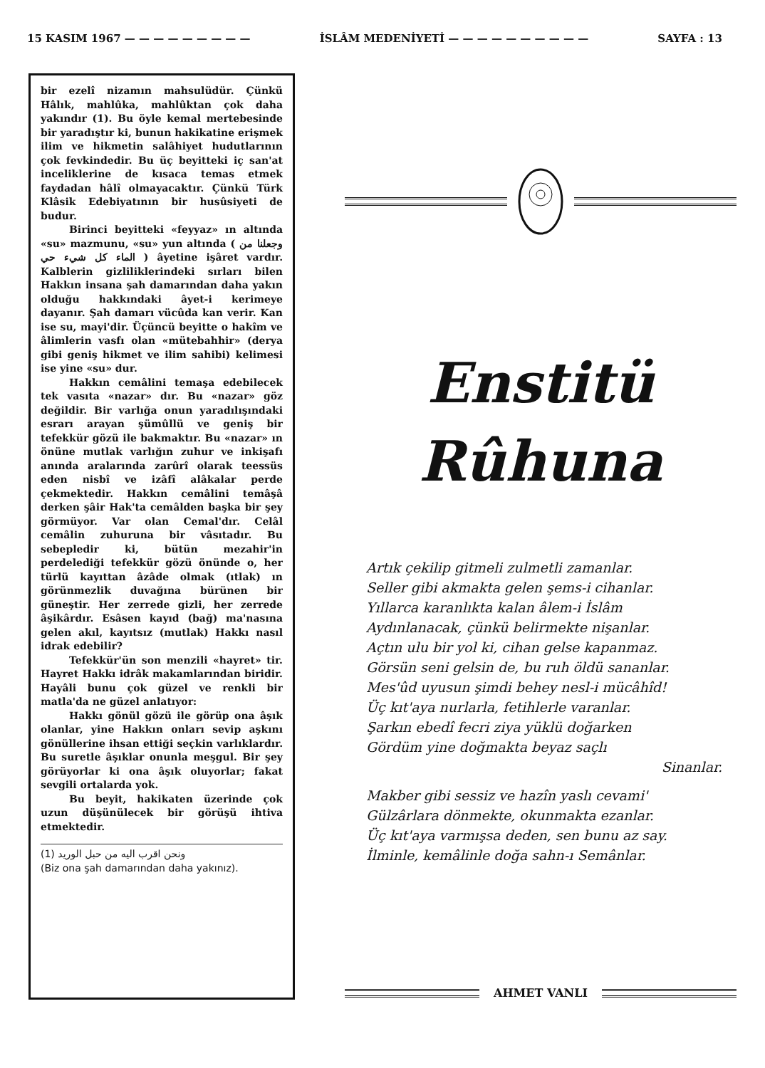15 KASIM 1967 — — — — — — — — — İSLÂM MEDENİYETİ — — — — — — — — — — SAYFA : 13
bir ezelî nizamın mahsulüdür. Çünkü Hâlık, mahlûka, mahlûktan çok daha yakındır (1). Bu öyle kemal mertebesinde bir yaradıştır ki, bunun hakikatine erişmek ilim ve hikmetin salâhiyet hudutlarının çok fevkindedir. Bu üç beyitteki iç san'at inceliklerine de kısaca temas etmek faydadan hâlî olmayacaktır. Çünkü Türk Klâsik Edebiyatının bir husûsiyeti de budur.
Birinci beyitteki «feyyaz» ın altında «su» mazmunu, «su» yun altında ( وجعلنا من الماء كل شيء حي ) âyetine işâret vardır. Kalblerin gizliliklerindeki sırları bilen Hakkın insana şah damarından daha yakın olduğu hakkındaki âyet-i kerimeye dayanır. Şah damarı vücûda kan verir. Kan ise su, mayi'dir. Üçüncü beyitte o hakîm ve âlimlerin vasfı olan «mütebahhir» (derya gibi geniş hikmet ve ilim sahibi) kelimesi ise yine «su» dur.
Hakkın cemâlini temaşa edebilecek tek vasıta «nazar» dır. Bu «nazar» göz değildir. Bir varlığa onun yaradılışındaki esrarı arayan şümûllü ve geniş bir tefekkür gözü ile bakmaktır. Bu «nazar» ın önüne mutlak varlığın zuhur ve inkişafı anında aralarında zarûrî olarak teessüs eden nisbî ve izâfî alâkalar perde çekmektedir. Hakkın cemâlini temâşâ derken şâir Hak'ta cemâlden başka bir şey görmüyor. Var olan Cemal'dır. Celâl cemâlin zuhuruna bir vâsıtadır. Bu sebepledir ki, bütün mezahir'in perdelediği tefekkür gözü önünde o, her türlü kayıttan âzâde olmak (ıtlak) ın görünmezlik duvağına bürünen bir güneştir. Her zerrede gizli, her zerrede âşikârdır. Esâsen kayıd (bağ) ma'nasına gelen akıl, kayıtsız (mutlak) Hakkı nasıl idrak edebilir?
Tefekkür'ün son menzili «hayret» tir. Hayret Hakkı idrâk makamlarından biridir. Hayâli bunu çok güzel ve renkli bir matla'da ne güzel anlatıyor:
Hakkı gönül gözü ile görüp ona âşık olanlar, yine Hakkın onları sevip aşkını gönüllerine ihsan ettiği seçkin varlıklardır. Bu suretle âşıklar onunla meşgul. Bir şey görüyorlar ki ona âşık oluyorlar; fakat sevgili ortalarda yok.
Bu beyit, hakikaten üzerinde çok uzun düşünülecek bir görüşü ihtiva etmektedir.
(1) ونحن اقرب اليه من حبل الوريد
(Biz ona şah damarından daha yakınız).
Enstitü
Rûhuna
Artık çekilip gitmeli zulmetli zamanlar.
Seller gibi akmakta gelen şems-i cihanlar.
Yıllarca karanlıkta kalan âlem-i İslâm
Aydınlanacak, çünkü belirmekte nişanlar.
Açtın ulu bir yol ki, cihan gelse kapanmaz.
Görsün seni gelsin de, bu ruh öldü sananlar.
Mes'ûd uyusun şimdi behey nesl-i mücâhîd!
Üç kıt'aya nurlarla, fetihlerle varanlar.
Şarkın ebedî fecri ziya yüklü doğarken
Gördüm yine doğmakta beyaz saçlı
Sinanlar.
Makber gibi sessiz ve hazîn yaslı cevami'
Gülzârlara dönmekte, okunmakta ezanlar.
Üç kıt'aya varmışsa deden, sen bunu az say.
İlminle, kemâlinle doğa sahn-ı Semânlar.
AHMET VANLI